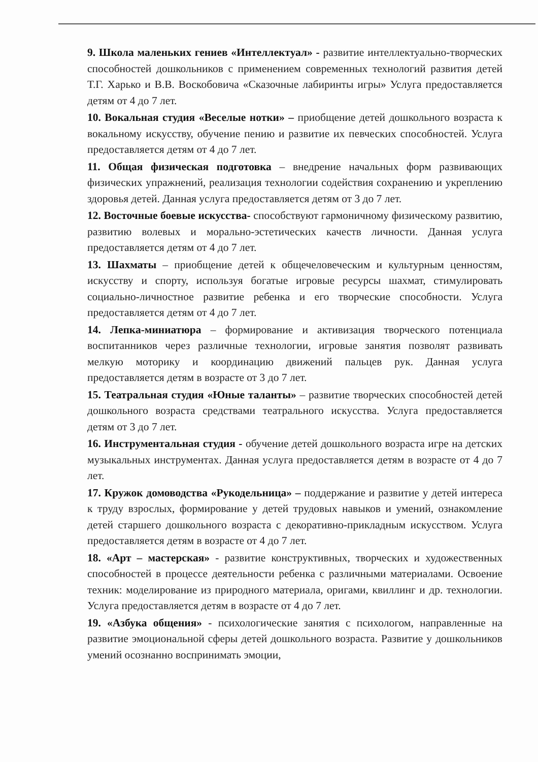9. Школа маленьких гениев «Интеллектуал» - развитие интеллектуально-творческих способностей дошкольников с применением современных технологий развития детей Т.Г. Харько и В.В. Воскобовича «Сказочные лабиринты игры» Услуга предоставляется детям от 4 до 7 лет.
10. Вокальная студия «Веселые нотки» – приобщение детей дошкольного возраста к вокальному искусству, обучение пению и развитие их певческих способностей. Услуга предоставляется детям от 4 до 7 лет.
11. Общая физическая подготовка – внедрение начальных форм развивающих физических упражнений, реализация технологии содействия сохранению и укреплению здоровья детей. Данная услуга предоставляется детям от 3 до 7 лет.
12. Восточные боевые искусства- способствуют гармоничному физическому развитию, развитию волевых и морально-эстетических качеств личности. Данная услуга предоставляется детям от 4 до 7 лет.
13. Шахматы – приобщение детей к общечеловеческим и культурным ценностям, искусству и спорту, используя богатые игровые ресурсы шахмат, стимулировать социально-личностное развитие ребенка и его творческие способности. Услуга предоставляется детям от 4 до 7 лет.
14. Лепка-миниатюра – формирование и активизация творческого потенциала воспитанников через различные технологии, игровые занятия позволят развивать мелкую моторику и координацию движений пальцев рук. Данная услуга предоставляется детям в возрасте от 3 до 7 лет.
15. Театральная студия «Юные таланты» – развитие творческих способностей детей дошкольного возраста средствами театрального искусства. Услуга предоставляется детям от 3 до 7 лет.
16. Инструментальная студия - обучение детей дошкольного возраста игре на детских музыкальных инструментах. Данная услуга предоставляется детям в возрасте от 4 до 7 лет.
17. Кружок домоводства «Рукодельница» – поддержание и развитие у детей интереса к труду взрослых, формирование у детей трудовых навыков и умений, ознакомление детей старшего дошкольного возраста с декоративно-прикладным искусством. Услуга предоставляется детям в возрасте от 4 до 7 лет.
18. «Арт – мастерская» - развитие конструктивных, творческих и художественных способностей в процессе деятельности ребенка с различными материалами. Освоение техник: моделирование из природного материала, оригами, квиллинг и др. технологии. Услуга предоставляется детям в возрасте от 4 до 7 лет.
19. «Азбука общения» - психологические занятия с психологом, направленные на развитие эмоциональной сферы детей дошкольного возраста. Развитие у дошкольников умений осознанно воспринимать эмоции,